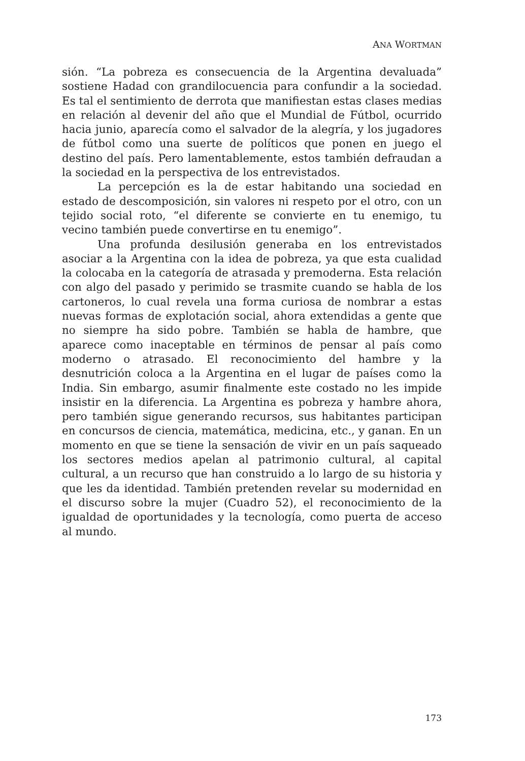ANA WORTMAN
sión. “La pobreza es consecuencia de la Argentina devaluada” sostiene Hadad con grandilocuencia para confundir a la sociedad. Es tal el sentimiento de derrota que manifiestan estas clases medias en relación al devenir del año que el Mundial de Fútbol, ocurrido hacia junio, aparecía como el salvador de la alegría, y los jugadores de fútbol como una suerte de políticos que ponen en juego el destino del país. Pero lamentablemente, estos también defraudan a la sociedad en la perspectiva de los entrevistados.
La percepción es la de estar habitando una sociedad en estado de descomposición, sin valores ni respeto por el otro, con un tejido social roto, “el diferente se convierte en tu enemigo, tu vecino también puede convertirse en tu enemigo”.
Una profunda desilusión generaba en los entrevistados asociar a la Argentina con la idea de pobreza, ya que esta cualidad la colocaba en la categoría de atrasada y premoderna. Esta relación con algo del pasado y perimido se trasmite cuando se habla de los cartoneros, lo cual revela una forma curiosa de nombrar a estas nuevas formas de explotación social, ahora extendidas a gente que no siempre ha sido pobre. También se habla de hambre, que aparece como inaceptable en términos de pensar al país como moderno o atrasado. El reconocimiento del hambre y la desnutrición coloca a la Argentina en el lugar de países como la India. Sin embargo, asumir finalmente este costado no les impide insistir en la diferencia. La Argentina es pobreza y hambre ahora, pero también sigue generando recursos, sus habitantes participan en concursos de ciencia, matemática, medicina, etc., y ganan. En un momento en que se tiene la sensación de vivir en un país saqueado los sectores medios apelan al patrimonio cultural, al capital cultural, a un recurso que han construido a lo largo de su historia y que les da identidad. También pretenden revelar su modernidad en el discurso sobre la mujer (Cuadro 52), el reconocimiento de la igualdad de oportunidades y la tecnología, como puerta de acceso al mundo.
173